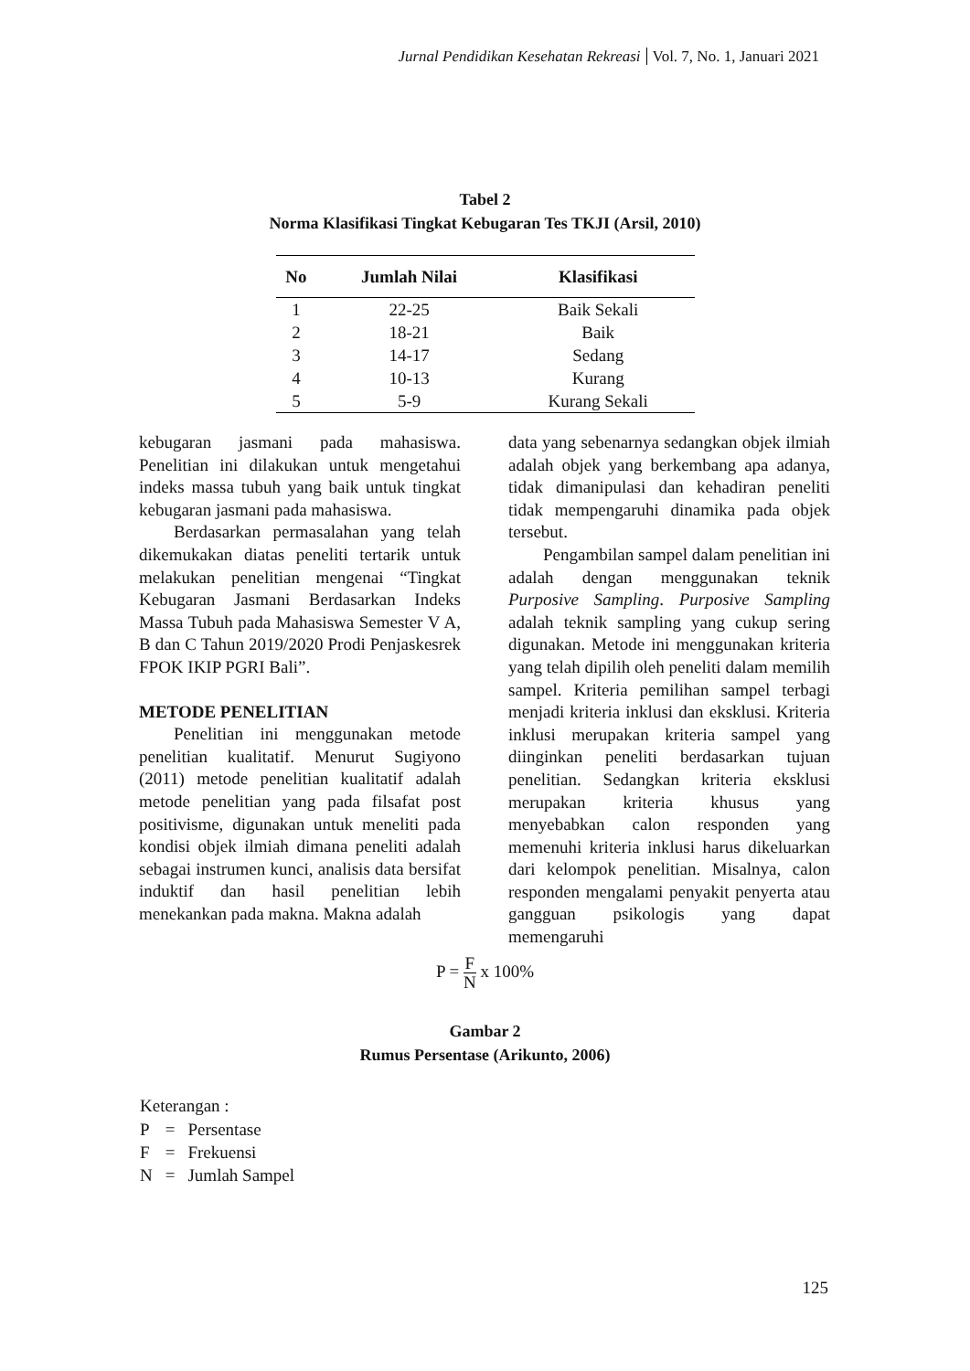Jurnal Pendidikan Kesehatan Rekreasi Vol. 7, No. 1, Januari 2021
Tabel 2
Norma Klasifikasi Tingkat Kebugaran Tes TKJI (Arsil, 2010)
| No | Jumlah Nilai | Klasifikasi |
| --- | --- | --- |
| 1 | 22-25 | Baik Sekali |
| 2 | 18-21 | Baik |
| 3 | 14-17 | Sedang |
| 4 | 10-13 | Kurang |
| 5 | 5-9 | Kurang Sekali |
kebugaran jasmani pada mahasiswa. Penelitian ini dilakukan untuk mengetahui indeks massa tubuh yang baik untuk tingkat kebugaran jasmani pada mahasiswa.
Berdasarkan permasalahan yang telah dikemukakan diatas peneliti tertarik untuk melakukan penelitian mengenai “Tingkat Kebugaran Jasmani Berdasarkan Indeks Massa Tubuh pada Mahasiswa Semester V A, B dan C Tahun 2019/2020 Prodi Penjaskesrek FPOK IKIP PGRI Bali”.
METODE PENELITIAN
Penelitian ini menggunakan metode penelitian kualitatif. Menurut Sugiyono (2011) metode penelitian kualitatif adalah metode penelitian yang pada filsafat post positivisme, digunakan untuk meneliti pada kondisi objek ilmiah dimana peneliti adalah sebagai instrumen kunci, analisis data bersifat induktif dan hasil penelitian lebih menekankan pada makna. Makna adalah
data yang sebenarnya sedangkan objek ilmiah adalah objek yang berkembang apa adanya, tidak dimanipulasi dan kehadiran peneliti tidak mempengaruhi dinamika pada objek tersebut.
Pengambilan sampel dalam penelitian ini adalah dengan menggunakan teknik Purposive Sampling. Purposive Sampling adalah teknik sampling yang cukup sering digunakan. Metode ini menggunakan kriteria yang telah dipilih oleh peneliti dalam memilih sampel. Kriteria pemilihan sampel terbagi menjadi kriteria inklusi dan eksklusi. Kriteria inklusi merupakan kriteria sampel yang diinginkan peneliti berdasarkan tujuan penelitian. Sedangkan kriteria eksklusi merupakan kriteria khusus yang menyebabkan calon responden yang memenuhi kriteria inklusi harus dikeluarkan dari kelompok penelitian. Misalnya, calon responden mengalami penyakit penyerta atau gangguan psikologis yang dapat memengaruhi
P = F N x 100%
Gambar 2
Rumus Persentase (Arikunto, 2006)
Keterangan :
| P | = | Persentase |
| F | = | Frekuensi |
| N | = | Jumlah Sampel |
125